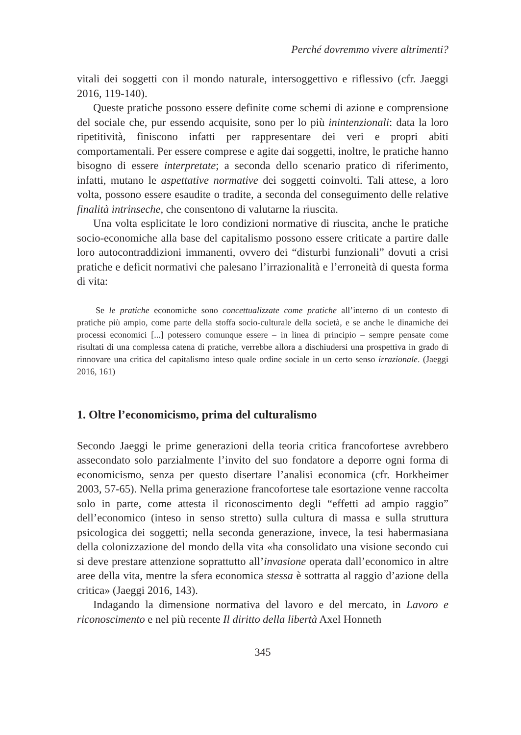Perché dovremmo vivere altrimenti?
vitali dei soggetti con il mondo naturale, intersoggettivo e riflessivo (cfr. Jaeggi 2016, 119-140).
Queste pratiche possono essere definite come schemi di azione e comprensione del sociale che, pur essendo acquisite, sono per lo più inintenzionali: data la loro ripetitività, finiscono infatti per rappresentare dei veri e propri abiti comportamentali. Per essere comprese e agite dai soggetti, inoltre, le pratiche hanno bisogno di essere interpretate; a seconda dello scenario pratico di riferimento, infatti, mutano le aspettative normative dei soggetti coinvolti. Tali attese, a loro volta, possono essere esaudite o tradite, a seconda del conseguimento delle relative finalità intrinseche, che consentono di valutarne la riuscita.
Una volta esplicitate le loro condizioni normative di riuscita, anche le pratiche socio-economiche alla base del capitalismo possono essere criticate a partire dalle loro autocontraddizioni immanenti, ovvero dei “disturbi funzionali” dovuti a crisi pratiche e deficit normativi che palesano l’irrazionalità e l’erroneità di questa forma di vita:
Se le pratiche economiche sono concettualizzate come pratiche all’interno di un contesto di pratiche più ampio, come parte della stoffa socio-culturale della società, e se anche le dinamiche dei processi economici [...] potessero comunque essere – in linea di principio – sempre pensate come risultati di una complessa catena di pratiche, verrebbe allora a dischiudersi una prospettiva in grado di rinnovare una critica del capitalismo inteso quale ordine sociale in un certo senso irrazionale. (Jaeggi 2016, 161)
1. Oltre l’economicismo, prima del culturalismo
Secondo Jaeggi le prime generazioni della teoria critica francofortese avrebbero assecondato solo parzialmente l’invito del suo fondatore a deporre ogni forma di economicismo, senza per questo disertare l’analisi economica (cfr. Horkheimer 2003, 57-65). Nella prima generazione francofortese tale esortazione venne raccolta solo in parte, come attesta il riconoscimento degli “effetti ad ampio raggio” dell’economico (inteso in senso stretto) sulla cultura di massa e sulla struttura psicologica dei soggetti; nella seconda generazione, invece, la tesi habermasiana della colonizzazione del mondo della vita «ha consolidato una visione secondo cui si deve prestare attenzione soprattutto all’invasione operata dall’economico in altre aree della vita, mentre la sfera economica stessa è sottratta al raggio d’azione della critica» (Jaeggi 2016, 143).
Indagando la dimensione normativa del lavoro e del mercato, in Lavoro e riconoscimento e nel più recente Il diritto della libertà Axel Honneth
345